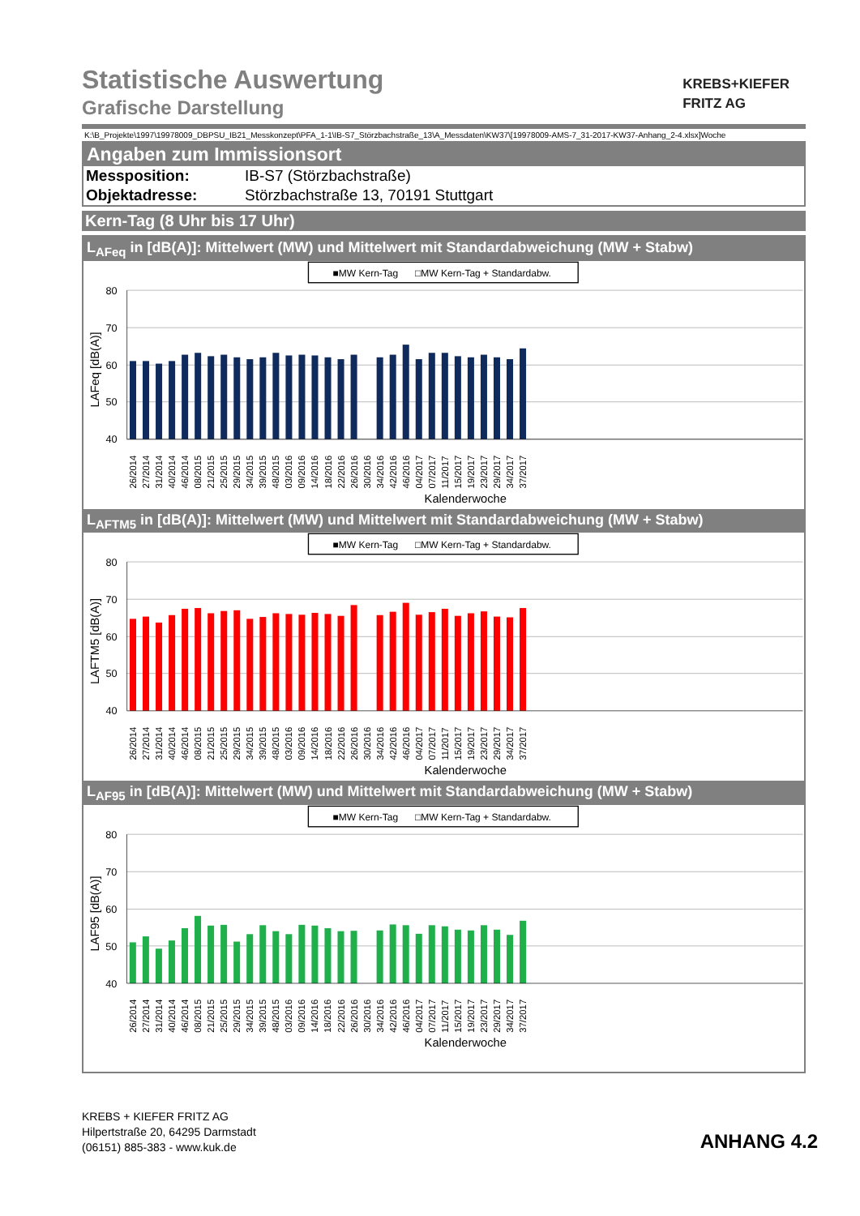KREBS+KIEFER
FRITZ AG
Statistische Auswertung
Grafische Darstellung
K:\B_Projekte\1997\19978009_DBPSU_IB21_Messkonzept\PFA_1-1\IB-S7_Störzbachstraße_13\A_Messdaten\KW37\[19978009-AMS-7_31-2017-KW37-Anhang_2-4.xlsx]Woche
Angaben zum Immissionsort
| Messposition: | IB-S7 (Störzbachstraße) |
| Objektadresse: | Störzbachstraße 13, 70191 Stuttgart |
Kern-Tag (8 Uhr bis 17 Uhr)
L<sub>AFeq</sub> in [dB(A)]: Mittelwert (MW) und Mittelwert mit Standardabweichung (MW + Stabw)
■MW Kern-Tag
□MW Kern-Tag + Standardabw.
80
70
60
50
40
LAFeq [dB(A)]
26/2014
27/2014
31/2014
40/2014
46/2014
08/2015
21/2015
25/2015
29/2015
34/2015
39/2015
48/2015
03/2016
09/2016
14/2016
18/2016
22/2016
26/2016
30/2016
34/2016
42/2016
46/2016
04/2017
07/2017
11/2017
15/2017
19/2017
23/2017
29/2017
34/2017
37/2017
Kalenderwoche
L<sub>AFTM5</sub> in [dB(A)]: Mittelwert (MW) und Mittelwert mit Standardabweichung (MW + Stabw)
■MW Kern-Tag
□MW Kern-Tag + Standardabw.
80
70
60
50
40
LAFTM5 [dB(A)]
26/2014
27/2014
31/2014
40/2014
46/2014
08/2015
21/2015
25/2015
29/2015
34/2015
39/2015
48/2015
03/2016
09/2016
14/2016
18/2016
22/2016
26/2016
30/2016
34/2016
42/2016
46/2016
04/2017
07/2017
11/2017
15/2017
19/2017
23/2017
29/2017
34/2017
37/2017
Kalenderwoche
L<sub>AF95</sub> in [dB(A)]: Mittelwert (MW) und Mittelwert mit Standardabweichung (MW + Stabw)
■MW Kern-Tag
□MW Kern-Tag + Standardabw.
80
70
60
50
40
LAF95 [dB(A)]
26/2014
27/2014
31/2014
40/2014
46/2014
08/2015
21/2015
25/2015
29/2015
34/2015
39/2015
48/2015
03/2016
09/2016
14/2016
18/2016
22/2016
26/2016
30/2016
34/2016
42/2016
46/2016
04/2017
07/2017
11/2017
15/2017
19/2017
23/2017
29/2017
34/2017
37/2017
Kalenderwoche
KREBS + KIEFER FRITZ AG
Hilpertstraße 20, 64295 Darmstadt
(06151) 885-383 - www.kuk.de
ANHANG 4.2